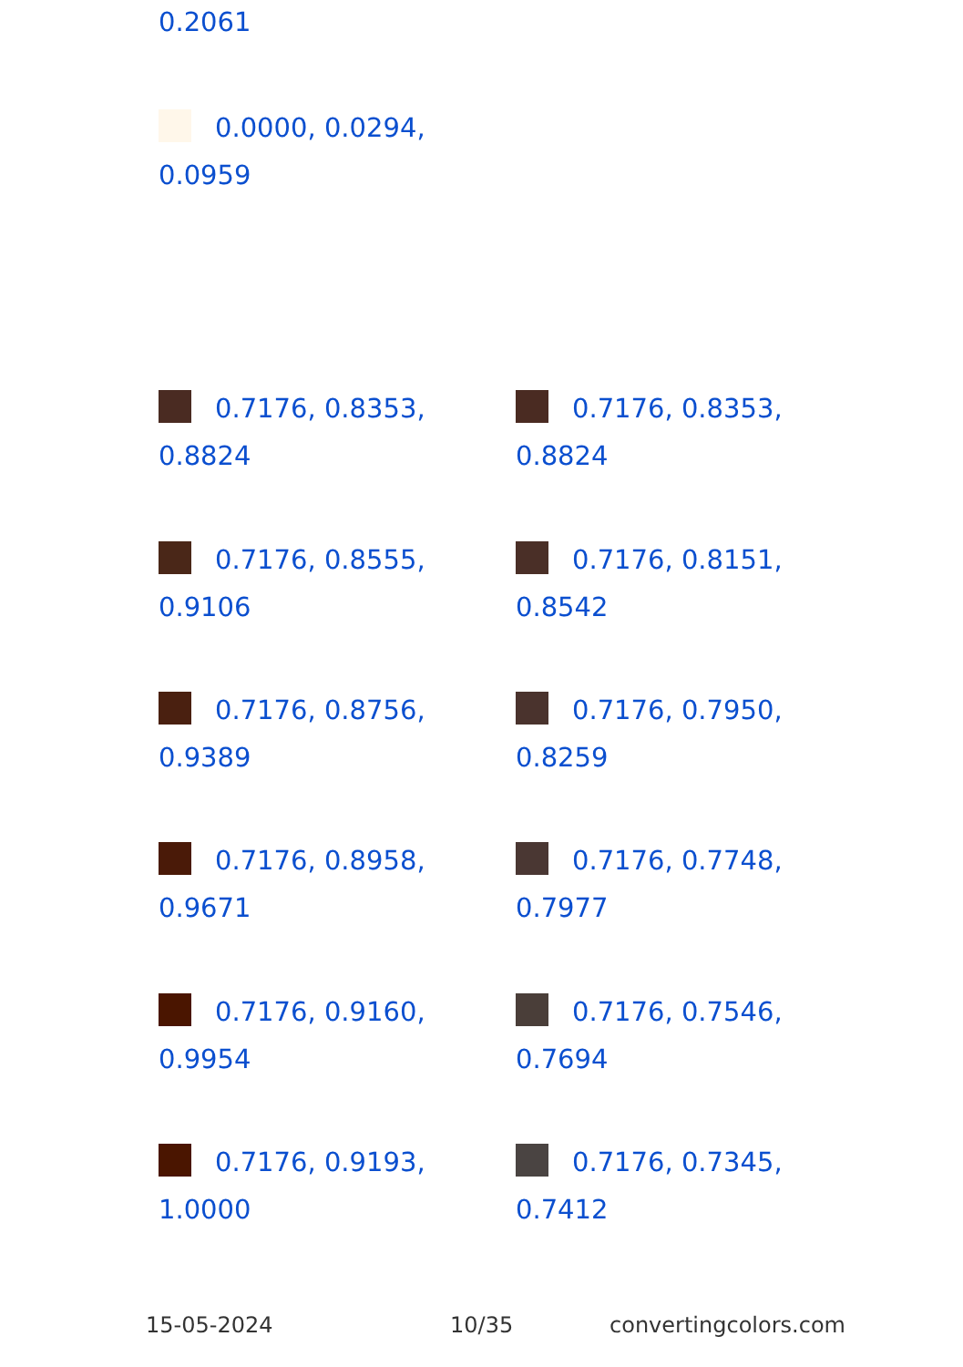0.2061
0.0000, 0.0294, 0.0959
0.7176, 0.8353, 0.8824
0.7176, 0.8353, 0.8824
0.7176, 0.8555, 0.9106
0.7176, 0.8151, 0.8542
0.7176, 0.8756, 0.9389
0.7176, 0.7950, 0.8259
0.7176, 0.8958, 0.9671
0.7176, 0.7748, 0.7977
0.7176, 0.9160, 0.9954
0.7176, 0.7546, 0.7694
0.7176, 0.9193, 1.0000
0.7176, 0.7345, 0.7412
15-05-2024 10/35 convertingcolors.com